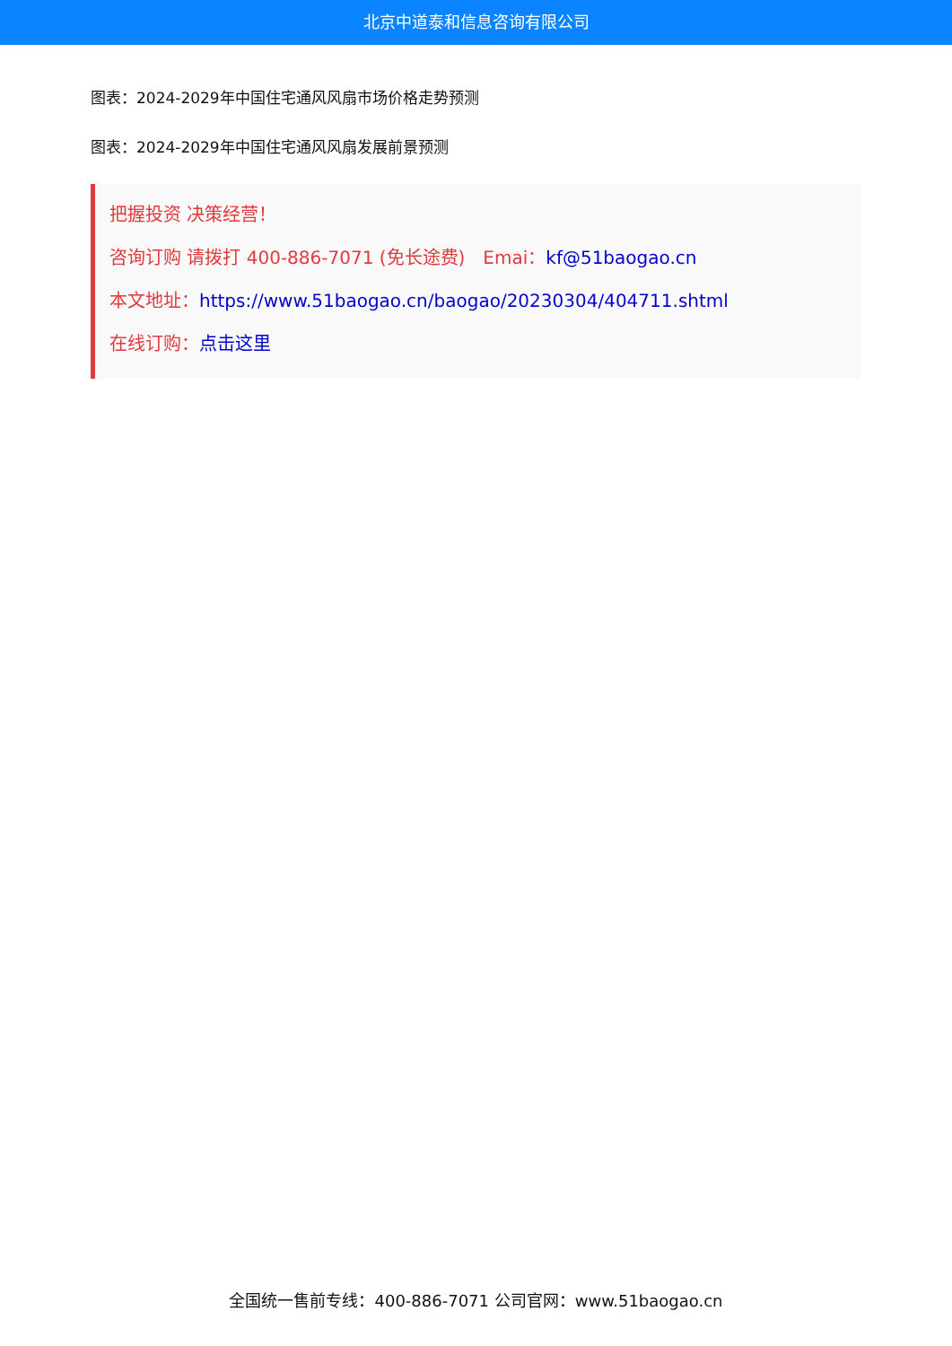北京中道泰和信息咨询有限公司
图表：2024-2029年中国住宅通风风扇市场价格走势预测
图表：2024-2029年中国住宅通风风扇发展前景预测
把握投资 决策经营！
咨询订购 请拨打 400-886-7071 (免长途费)　Emai：kf@51baogao.cn
本文地址：https://www.51baogao.cn/baogao/20230304/404711.shtml
在线订购：点击这里
全国统一售前专线：400-886-7071 公司官网：www.51baogao.cn